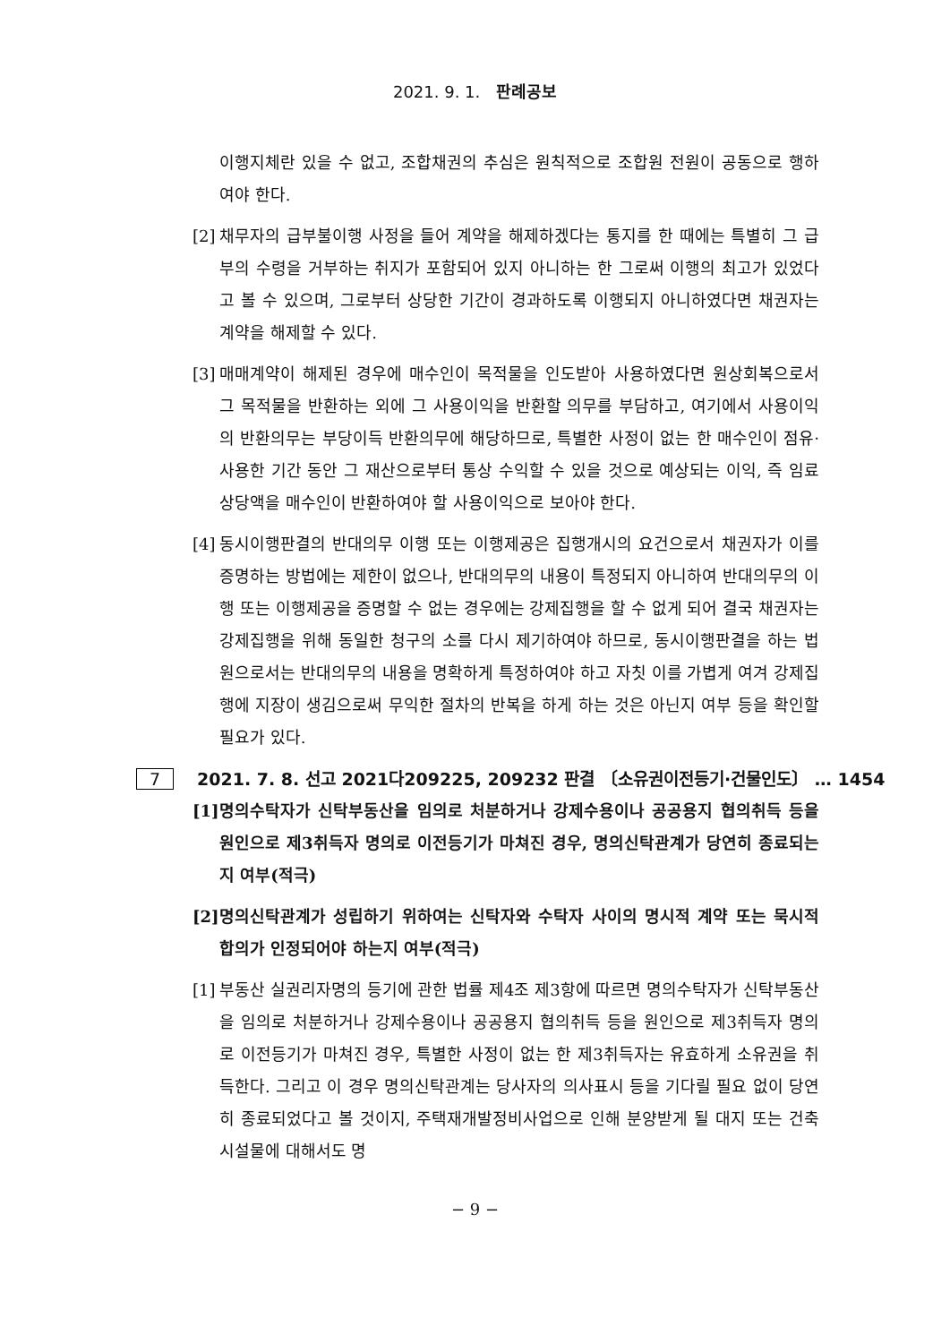2021. 9. 1. 판례공보
이행지체란 있을 수 없고, 조합채권의 추심은 원칙적으로 조합원 전원이 공동으로 행하여야 한다.
[2] 채무자의 급부불이행 사정을 들어 계약을 해제하겠다는 통지를 한 때에는 특별히 그 급부의 수령을 거부하는 취지가 포함되어 있지 아니하는 한 그로써 이행의 최고가 있었다고 볼 수 있으며, 그로부터 상당한 기간이 경과하도록 이행되지 아니하였다면 채권자는 계약을 해제할 수 있다.
[3] 매매계약이 해제된 경우에 매수인이 목적물을 인도받아 사용하였다면 원상회복으로서 그 목적물을 반환하는 외에 그 사용이익을 반환할 의무를 부담하고, 여기에서 사용이익의 반환의무는 부당이득 반환의무에 해당하므로, 특별한 사정이 없는 한 매수인이 점유·사용한 기간 동안 그 재산으로부터 통상 수익할 수 있을 것으로 예상되는 이익, 즉 임료 상당액을 매수인이 반환하여야 할 사용이익으로 보아야 한다.
[4] 동시이행판결의 반대의무 이행 또는 이행제공은 집행개시의 요건으로서 채권자가 이를 증명하는 방법에는 제한이 없으나, 반대의무의 내용이 특정되지 아니하여 반대의무의 이행 또는 이행제공을 증명할 수 없는 경우에는 강제집행을 할 수 없게 되어 결국 채권자는 강제집행을 위해 동일한 청구의 소를 다시 제기하여야 하므로, 동시이행판결을 하는 법원으로서는 반대의무의 내용을 명확하게 특정하여야 하고 자칫 이를 가볍게 여겨 강제집행에 지장이 생김으로써 무익한 절차의 반복을 하게 하는 것은 아닌지 여부 등을 확인할 필요가 있다.
7 2021. 7. 8. 선고 2021다209225, 209232 판결 〔소유권이전등기·건물인도〕 … 1454
[1] 명의수탁자가 신탁부동산을 임의로 처분하거나 강제수용이나 공공용지 협의취득 등을 원인으로 제3취득자 명의로 이전등기가 마쳐진 경우, 명의신탁관계가 당연히 종료되는지 여부(적극)
[2] 명의신탁관계가 성립하기 위하여는 신탁자와 수탁자 사이의 명시적 계약 또는 묵시적 합의가 인정되어야 하는지 여부(적극)
[1] 부동산 실권리자명의 등기에 관한 법률 제4조 제3항에 따르면 명의수탁자가 신탁부동산을 임의로 처분하거나 강제수용이나 공공용지 협의취득 등을 원인으로 제3취득자 명의로 이전등기가 마쳐진 경우, 특별한 사정이 없는 한 제3취득자는 유효하게 소유권을 취득한다. 그리고 이 경우 명의신탁관계는 당사자의 의사표시 등을 기다릴 필요 없이 당연히 종료되었다고 볼 것이지, 주택재개발정비사업으로 인해 분양받게 될 대지 또는 건축시설물에 대해서도 명
− 9 −